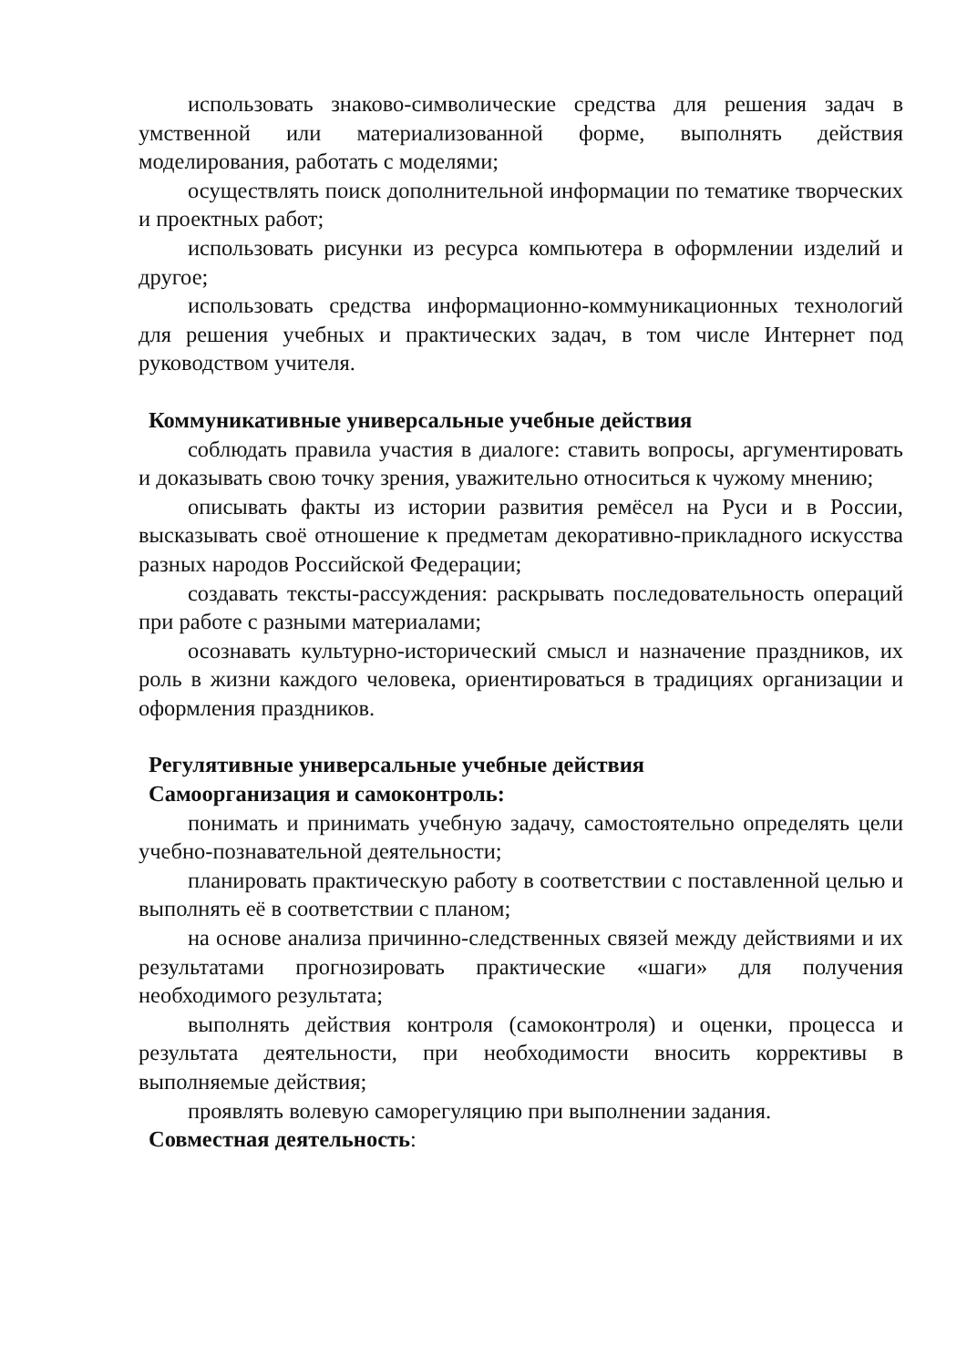использовать знаково-символические средства для решения задач в умственной или материализованной форме, выполнять действия моделирования, работать с моделями;
осуществлять поиск дополнительной информации по тематике творческих и проектных работ;
использовать рисунки из ресурса компьютера в оформлении изделий и другое;
использовать средства информационно-коммуникационных технологий для решения учебных и практических задач, в том числе Интернет под руководством учителя.
Коммуникативные универсальные учебные действия
соблюдать правила участия в диалоге: ставить вопросы, аргументировать и доказывать свою точку зрения, уважительно относиться к чужому мнению;
описывать факты из истории развития ремёсел на Руси и в России, высказывать своё отношение к предметам декоративно-прикладного искусства разных народов Российской Федерации;
создавать тексты-рассуждения: раскрывать последовательность операций при работе с разными материалами;
осознавать культурно-исторический смысл и назначение праздников, их роль в жизни каждого человека, ориентироваться в традициях организации и оформления праздников.
Регулятивные универсальные учебные действия
Самоорганизация и самоконтроль:
понимать и принимать учебную задачу, самостоятельно определять цели учебно-познавательной деятельности;
планировать практическую работу в соответствии с поставленной целью и выполнять её в соответствии с планом;
на основе анализа причинно-следственных связей между действиями и их результатами прогнозировать практические «шаги» для получения необходимого результата;
выполнять действия контроля (самоконтроля) и оценки, процесса и результата деятельности, при необходимости вносить коррективы в выполняемые действия;
проявлять волевую саморегуляцию при выполнении задания.
Совместная деятельность: